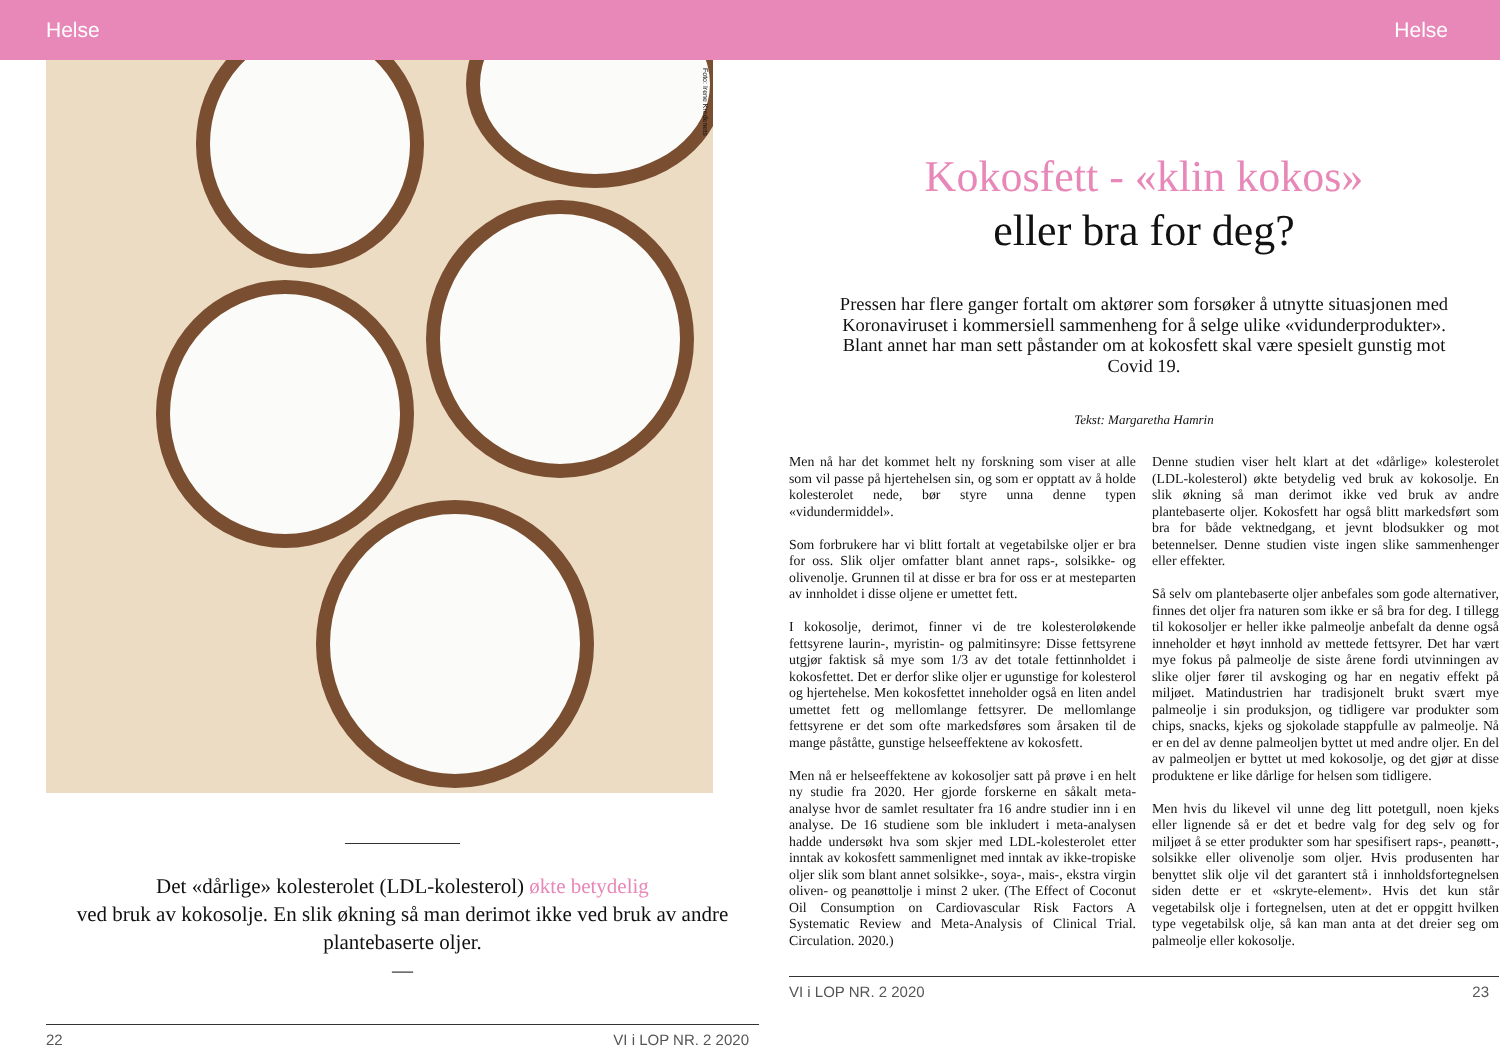Helse Helse
Foto: Irene Kredenets
Det «dårlige» kolesterolet (LDL-kolesterol) økte betydelig
ved bruk av kokosolje. En slik økning så man derimot ikke ved bruk av andre plantebaserte oljer.
—
22 VI i LOP NR. 2 2020
Kokosfett - «klin kokos»
eller bra for deg?
Pressen har flere ganger fortalt om aktører som forsøker å utnytte situasjonen med Koronaviruset i kommersiell sammenheng for å selge ulike «vidunderprodukter». Blant annet har man sett påstander om at kokosfett skal være spesielt gunstig mot Covid 19.
Tekst: Margaretha Hamrin
Men nå har det kommet helt ny forskning som viser at alle som vil passe på hjertehelsen sin, og som er opptatt av å holde kolesterolet nede, bør styre unna denne typen «vidundermiddel».
Som forbrukere har vi blitt fortalt at vegetabilske oljer er bra for oss. Slik oljer omfatter blant annet raps-, solsikke- og olivenolje. Grunnen til at disse er bra for oss er at mesteparten av innholdet i disse oljene er umettet fett.
I kokosolje, derimot, finner vi de tre kolesteroløkende fettsyrene laurin-, myristin- og palmitinsyre: Disse fettsyrene utgjør faktisk så mye som 1/3 av det totale fettinnholdet i kokosfettet. Det er derfor slike oljer er ugunstige for kolesterol og hjertehelse. Men kokosfettet inneholder også en liten andel umettet fett og mellomlange fettsyrer. De mellomlange fettsyrene er det som ofte markedsføres som årsaken til de mange påståtte, gunstige helseeffektene av kokosfett.
Men nå er helseeffektene av kokosoljer satt på prøve i en helt ny studie fra 2020. Her gjorde forskerne en såkalt meta-analyse hvor de samlet resultater fra 16 andre studier inn i en analyse. De 16 studiene som ble inkludert i meta-analysen hadde undersøkt hva som skjer med LDL-kolesterolet etter inntak av kokosfett sammenlignet med inntak av ikke-tropiske oljer slik som blant annet solsikke-, soya-, mais-, ekstra virgin oliven- og peanøttolje i minst 2 uker. (The Effect of Coconut Oil Consumption on Cardiovascular Risk Factors A Systematic Review and Meta-Analysis of Clinical Trial. Circulation. 2020.)
Denne studien viser helt klart at det «dårlige» kolesterolet (LDL-kolesterol) økte betydelig ved bruk av kokosolje. En slik økning så man derimot ikke ved bruk av andre plantebaserte oljer. Kokosfett har også blitt markedsført som bra for både vektnedgang, et jevnt blodsukker og mot betennelser. Denne studien viste ingen slike sammenhenger eller effekter.
Så selv om plantebaserte oljer anbefales som gode alternativer, finnes det oljer fra naturen som ikke er så bra for deg. I tillegg til kokosoljer er heller ikke palmeolje anbefalt da denne også inneholder et høyt innhold av mettede fettsyrer. Det har vært mye fokus på palmeolje de siste årene fordi utvinningen av slike oljer fører til avskoging og har en negativ effekt på miljøet. Matindustrien har tradisjonelt brukt svært mye palmeolje i sin produksjon, og tidligere var produkter som chips, snacks, kjeks og sjokolade stappfulle av palmeolje. Nå er en del av denne palmeoljen byttet ut med andre oljer. En del av palmeoljen er byttet ut med kokosolje, og det gjør at disse produktene er like dårlige for helsen som tidligere.
Men hvis du likevel vil unne deg litt potetgull, noen kjeks eller lignende så er det et bedre valg for deg selv og for miljøet å se etter produkter som har spesifisert raps-, peanøtt-, solsikke eller olivenolje som oljer. Hvis produsenten har benyttet slik olje vil det garantert stå i innholdsfortegnelsen siden dette er et «skryte-element». Hvis det kun står vegetabilsk olje i fortegnelsen, uten at det er oppgitt hvilken type vegetabilsk olje, så kan man anta at det dreier seg om palmeolje eller kokosolje.
VI i LOP NR. 2 2020 23